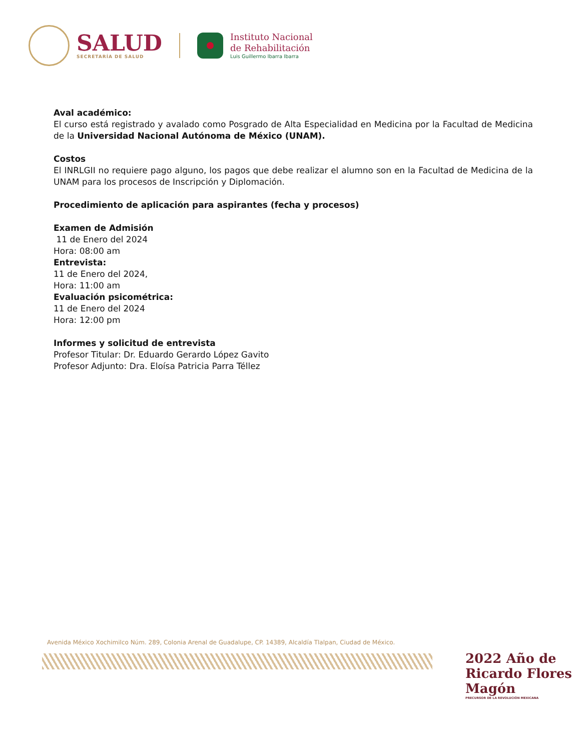SALUD
SECRETARÍA DE SALUD
Instituto Nacional
de Rehabilitación
Luis Guillermo Ibarra Ibarra
Aval académico:
El curso está registrado y avalado como Posgrado de Alta Especialidad en Medicina por la Facultad de Medicina de la Universidad Nacional Autónoma de México (UNAM).
Costos
El INRLGII no requiere pago alguno, los pagos que debe realizar el alumno son en la Facultad de Medicina de la UNAM para los procesos de Inscripción y Diplomación.
Procedimiento de aplicación para aspirantes (fecha y procesos)
Examen de Admisión
11 de Enero del 2024
Hora: 08:00 am
Entrevista:
11 de Enero del 2024,
Hora: 11:00 am
Evaluación psicométrica:
11 de Enero del 2024
Hora: 12:00 pm
Informes y solicitud de entrevista
Profesor Titular: Dr. Eduardo Gerardo López Gavito
Profesor Adjunto: Dra. Eloísa Patricia Parra Téllez
Avenida México Xochimilco Núm. 289, Colonia Arenal de Guadalupe, CP. 14389, Alcaldía Tlalpan, Ciudad de México.
2022 Año de Ricardo Flores Magón
PRECURSOR DE LA REVOLUCIÓN MEXICANA